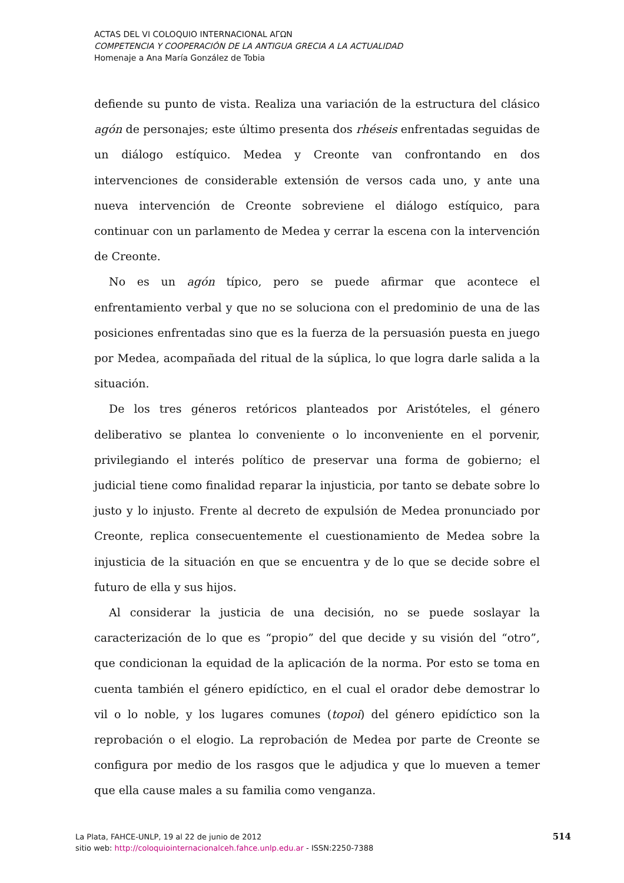ACTAS DEL VI COLOQUIO INTERNACIONAL ΑΓΩΝ
COMPETENCIA Y COOPERACIÓN DE LA ANTIGUA GRECIA A LA ACTUALIDAD
Homenaje a Ana María González de Tobia
defiende su punto de vista. Realiza una variación de la estructura del clásico agón de personajes; este último presenta dos rhéseis enfrentadas seguidas de un diálogo estíquico. Medea y Creonte van confrontando en dos intervenciones de considerable extensión de versos cada uno, y ante una nueva intervención de Creonte sobreviene el diálogo estíquico, para continuar con un parlamento de Medea y cerrar la escena con la intervención de Creonte.
No es un agón típico, pero se puede afirmar que acontece el enfrentamiento verbal y que no se soluciona con el predominio de una de las posiciones enfrentadas sino que es la fuerza de la persuasión puesta en juego por Medea, acompañada del ritual de la súplica, lo que logra darle salida a la situación.
De los tres géneros retóricos planteados por Aristóteles, el género deliberativo se plantea lo conveniente o lo inconveniente en el porvenir, privilegiando el interés político de preservar una forma de gobierno; el judicial tiene como finalidad reparar la injusticia, por tanto se debate sobre lo justo y lo injusto. Frente al decreto de expulsión de Medea pronunciado por Creonte, replica consecuentemente el cuestionamiento de Medea sobre la injusticia de la situación en que se encuentra y de lo que se decide sobre el futuro de ella y sus hijos.
Al considerar la justicia de una decisión, no se puede soslayar la caracterización de lo que es “propio” del que decide y su visión del “otro”, que condicionan la equidad de la aplicación de la norma. Por esto se toma en cuenta también el género epidíctico, en el cual el orador debe demostrar lo vil o lo noble, y los lugares comunes (topoi) del género epidíctico son la reprobación o el elogio. La reprobación de Medea por parte de Creonte se configura por medio de los rasgos que le adjudica y que lo mueven a temer que ella cause males a su familia como venganza.
La Plata, FAHCE-UNLP, 19 al 22 de junio de 2012
sitio web: http://coloquiointernacionalceh.fahce.unlp.edu.ar - ISSN:2250-7388
514